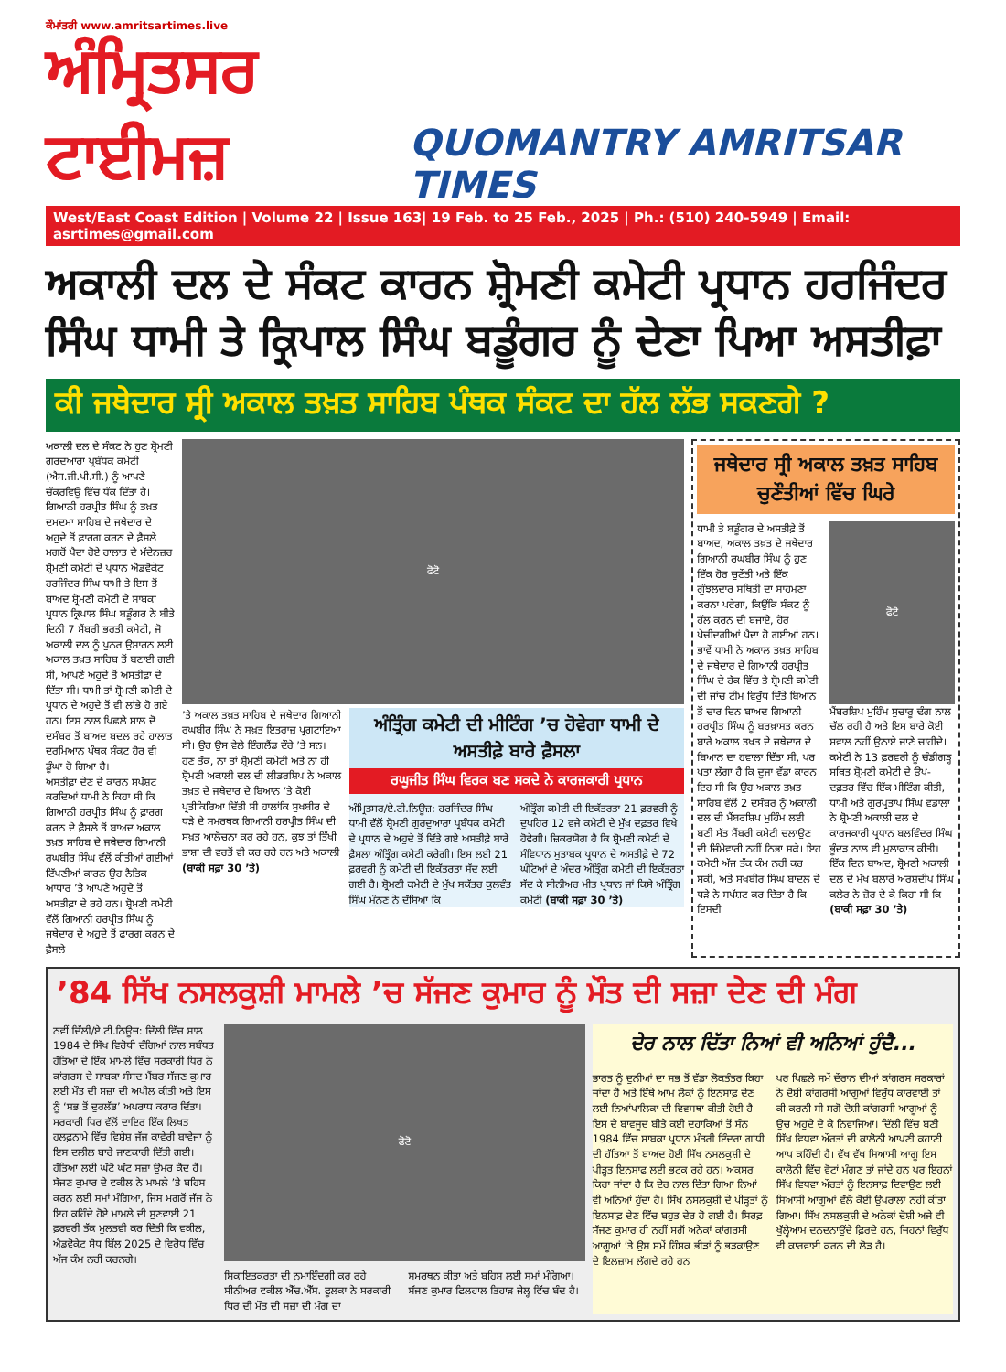ਕੌਮਾਂਤਰੀ www.amritsartimes.live
ਅੰਮ੍ਰਿਤਸਰ ਟਾਈਮਜ਼
QUOMANTRY AMRITSAR TIMES
West/East Coast Edition | Volume 22 | Issue 163| 19 Feb. to 25 Feb., 2025 | Ph.: (510) 240-5949 | Email: asrtimes@gmail.com
ਅਕਾਲੀ ਦਲ ਦੇ ਸੰਕਟ ਕਾਰਨ ਸ਼੍ਰੋਮਣੀ ਕਮੇਟੀ ਪ੍ਰਧਾਨ ਹਰਜਿੰਦਰ ਸਿੰਘ ਧਾਮੀ ਤੇ ਕ੍ਰਿਪਾਲ ਸਿੰਘ ਬਡੂੰਗਰ ਨੂੰ ਦੇਣਾ ਪਿਆ ਅਸਤੀਫ਼ਾ
ਕੀ ਜਥੇਦਾਰ ਸ੍ਰੀ ਅਕਾਲ ਤਖ਼ਤ ਸਾਹਿਬ ਪੰਥਕ ਸੰਕਟ ਦਾ ਹੱਲ ਲੱਭ ਸਕਣਗੇ ?
ਅਕਾਲੀ ਦਲ ਦੇ ਸੰਕਟ ਨੇ ਹੁਣ ਸ਼੍ਰੋਮਣੀ ਗੁਰਦੁਆਰਾ ਪ੍ਰਬੰਧਕ ਕਮੇਟੀ (ਐਸ.ਜੀ.ਪੀ.ਸੀ.) ਨੂੰ ਆਪਣੇ ਚੱਕਰਵਿਊ ਵਿੱਚ ਧੱਕ ਦਿੱਤਾ ਹੈ। ਗਿਆਨੀ ਹਰਪ੍ਰੀਤ ਸਿੰਘ ਨੂੰ ਤਖ਼ਤ ਦਮਦਮਾ ਸਾਹਿਬ ਦੇ ਜਥੇਦਾਰ ਦੇ ਅਹੁਦੇ ਤੋਂ ਫ਼ਾਰਗ ਕਰਨ ਦੇ ਫ਼ੈਸਲੇ ਮਗਰੋਂ ਪੈਦਾ ਹੋਏ ਹਾਲਾਤ ਦੇ ਮੱਦੇਨਜ਼ਰ ਸ਼੍ਰੋਮਣੀ ਕਮੇਟੀ ਦੇ ਪ੍ਰਧਾਨ ਐਡਵੋਕੇਟ ਹਰਜਿੰਦਰ ਸਿੰਘ ਧਾਮੀ ਤੇ ਇਸ ਤੋਂ ਬਾਅਦ ਸ਼੍ਰੋਮਣੀ ਕਮੇਟੀ ਦੇ ਸਾਬਕਾ ਪ੍ਰਧਾਨ ਕ੍ਰਿਪਾਲ ਸਿੰਘ ਬਡੂੰਗਰ ਨੇ ਬੀਤੇ ਦਿਨੀ 7 ਮੈਂਬਰੀ ਭਰਤੀ ਕਮੇਟੀ, ਜੋ ਅਕਾਲੀ ਦਲ ਨੂੰ ਪੁਨਰ ਉਸਾਰਨ ਲਈ ਅਕਾਲ ਤਖ਼ਤ ਸਾਹਿਬ ਤੋਂ ਬਣਾਈ ਗਈ ਸੀ, ਆਪਣੇ ਅਹੁਦੇ ਤੋਂ ਅਸਤੀਫ਼ਾ ਦੇ ਦਿੱਤਾ ਸੀ। ਧਾਮੀ ਤਾਂ ਸ਼੍ਰੋਮਣੀ ਕਮੇਟੀ ਦੇ ਪ੍ਰਧਾਨ ਦੇ ਅਹੁਦੇ ਤੋਂ ਵੀ ਲਾਂਭੇ ਹੋ ਗਏ ਹਨ। ਇਸ ਨਾਲ ਪਿਛਲੇ ਸਾਲ ਦੋ ਦਸੰਬਰ ਤੋਂ ਬਾਅਦ ਬਦਲ ਰਹੇ ਹਾਲਾਤ ਦਰਮਿਆਨ ਪੰਥਕ ਸੰਕਟ ਹੋਰ ਵੀ ਡੂੰਘਾ ਹੋ ਗਿਆ ਹੈ।
ਅਸਤੀਫ਼ਾ ਦੇਣ ਦੇ ਕਾਰਨ ਸਪੱਸ਼ਟ ਕਰਦਿਆਂ ਧਾਮੀ ਨੇ ਕਿਹਾ ਸੀ ਕਿ ਗਿਆਨੀ ਹਰਪ੍ਰੀਤ ਸਿੰਘ ਨੂੰ ਫ਼ਾਰਗ ਕਰਨ ਦੇ ਫ਼ੈਸਲੇ ਤੋਂ ਬਾਅਦ ਅਕਾਲ ਤਖ਼ਤ ਸਾਹਿਬ ਦੇ ਜਥੇਦਾਰ ਗਿਆਨੀ ਰਘਬੀਰ ਸਿੰਘ ਵੱਲੋਂ ਕੀਤੀਆਂ ਗਈਆਂ ਟਿੱਪਣੀਆਂ ਕਾਰਨ ਉਹ ਨੈਤਿਕ ਆਧਾਰ ’ਤੇ ਆਪਣੇ ਅਹੁਦੇ ਤੋਂ ਅਸਤੀਫ਼ਾ ਦੇ ਰਹੇ ਹਨ। ਸ਼੍ਰੋਮਣੀ ਕਮੇਟੀ ਵੱਲੋਂ ਗਿਆਨੀ ਹਰਪ੍ਰੀਤ ਸਿੰਘ ਨੂੰ ਜਥੇਦਾਰ ਦੇ ਅਹੁਦੇ ਤੋਂ ਫ਼ਾਰਗ ਕਰਨ ਦੇ ਫ਼ੈਸਲੇ
ਫੋਟੋ
’ਤੇ ਅਕਾਲ ਤਖ਼ਤ ਸਾਹਿਬ ਦੇ ਜਥੇਦਾਰ ਗਿਆਨੀ ਰਘਬੀਰ ਸਿੰਘ ਨੇ ਸਖ਼ਤ ਇਤਰਾਜ਼ ਪ੍ਰਗਟਾਇਆ ਸੀ। ਉਹ ਉਸ ਵੇਲੇ ਇੰਗਲੈਂਡ ਦੌਰੇ ’ਤੇ ਸਨ।
ਹੁਣ ਤੱਕ, ਨਾ ਤਾਂ ਸ਼੍ਰੋਮਣੀ ਕਮੇਟੀ ਅਤੇ ਨਾ ਹੀ ਸ਼੍ਰੋਮਣੀ ਅਕਾਲੀ ਦਲ ਦੀ ਲੀਡਰਸ਼ਿਪ ਨੇ ਅਕਾਲ ਤਖ਼ਤ ਦੇ ਜਥੇਦਾਰ ਦੇ ਬਿਆਨ ’ਤੇ ਕੋਈ ਪ੍ਰਤੀਕਿਰਿਆ ਦਿੱਤੀ ਸੀ ਹਾਲਾਂਕਿ ਸੁਖਬੀਰ ਦੇ ਧੜੇ ਦੇ ਸਮਰਥਕ ਗਿਆਨੀ ਹਰਪ੍ਰੀਤ ਸਿੰਘ ਦੀ ਸਖ਼ਤ ਆਲੋਚਨਾ ਕਰ ਰਹੇ ਹਨ, ਕੁਝ ਤਾਂ ਤਿੱਖੀ ਭਾਸ਼ਾ ਦੀ ਵਰਤੋਂ ਵੀ ਕਰ ਰਹੇ ਹਨ ਅਤੇ ਅਕਾਲੀ (ਬਾਕੀ ਸਫ਼ਾ 30 ’ਤੇ)
ਅੰਤ੍ਰਿੰਗ ਕਮੇਟੀ ਦੀ ਮੀਟਿੰਗ ’ਚ ਹੋਵੇਗਾ ਧਾਮੀ ਦੇ ਅਸਤੀਫ਼ੇ ਬਾਰੇ ਫ਼ੈਸਲਾ
ਰਘੂਜੀਤ ਸਿੰਘ ਵਿਰਕ ਬਣ ਸਕਦੇ ਨੇ ਕਾਰਜਕਾਰੀ ਪ੍ਰਧਾਨ
ਅੰਮ੍ਰਿਤਸਰ/ਏ.ਟੀ.ਨਿਊਜ਼: ਹਰਜਿੰਦਰ ਸਿੰਘ ਧਾਮੀ ਵੱਲੋਂ ਸ਼੍ਰੋਮਣੀ ਗੁਰਦੁਆਰਾ ਪ੍ਰਬੰਧਕ ਕਮੇਟੀ ਦੇ ਪ੍ਰਧਾਨ ਦੇ ਅਹੁਦੇ ਤੋਂ ਦਿੱਤੇ ਗਏ ਅਸਤੀਫ਼ੇ ਬਾਰੇ ਫ਼ੈਸਲਾ ਅੰਤ੍ਰਿੰਗ ਕਮੇਟੀ ਕਰੇਗੀ। ਇਸ ਲਈ 21 ਫ਼ਰਵਰੀ ਨੂੰ ਕਮੇਟੀ ਦੀ ਇਕੱਤਰਤਾ ਸੱਦ ਲਈ ਗਈ ਹੈ। ਸ਼੍ਰੋਮਣੀ ਕਮੇਟੀ ਦੇ ਮੁੱਖ ਸਕੱਤਰ ਕੁਲਵੰਤ ਸਿੰਘ ਮੰਨਣ ਨੇ ਦੱਸਿਆ ਕਿ
ਅੰਤ੍ਰਿੰਗ ਕਮੇਟੀ ਦੀ ਇਕੱਤਰਤਾ 21 ਫ਼ਰਵਰੀ ਨੂੰ ਦੁਪਹਿਰ 12 ਵਜੇ ਕਮੇਟੀ ਦੇ ਮੁੱਖ ਦਫ਼ਤਰ ਵਿਖੇ ਹੋਵੇਗੀ। ਜ਼ਿਕਰਯੋਗ ਹੈ ਕਿ ਸ਼੍ਰੋਮਣੀ ਕਮੇਟੀ ਦੇ ਸੰਵਿਧਾਨ ਮੁਤਾਬਕ ਪ੍ਰਧਾਨ ਦੇ ਅਸਤੀਫ਼ੇ ਦੇ 72 ਘੰਟਿਆਂ ਦੇ ਅੰਦਰ ਅੰਤ੍ਰਿੰਗ ਕਮੇਟੀ ਦੀ ਇਕੱਤਰਤਾ ਸੱਦ ਕੇ ਸੀਨੀਅਰ ਮੀਤ ਪ੍ਰਧਾਨ ਜਾਂ ਕਿਸੇ ਅੰਤ੍ਰਿੰਗ ਕਮੇਟੀ (ਬਾਕੀ ਸਫ਼ਾ 30 ’ਤੇ)
ਜਥੇਦਾਰ ਸ੍ਰੀ ਅਕਾਲ ਤਖ਼ਤ ਸਾਹਿਬ ਚੁਣੌਤੀਆਂ ਵਿੱਚ ਘਿਰੇ
ਧਾਮੀ ਤੇ ਬਡੂੰਗਰ ਦੇ ਅਸਤੀਫ਼ੇ ਤੋਂ ਬਾਅਦ, ਅਕਾਲ ਤਖ਼ਤ ਦੇ ਜਥੇਦਾਰ ਗਿਆਨੀ ਰਘਬੀਰ ਸਿੰਘ ਨੂੰ ਹੁਣ ਇੱਕ ਹੋਰ ਚੁਣੌਤੀ ਅਤੇ ਇੱਕ ਗੁੰਝਲਦਾਰ ਸਥਿਤੀ ਦਾ ਸਾਹਮਣਾ ਕਰਨਾ ਪਵੇਗਾ, ਕਿਉਂਕਿ ਸੰਕਟ ਨੂੰ ਹੱਲ ਕਰਨ ਦੀ ਬਜਾਏ, ਹੋਰ ਪੇਚੀਦਗੀਆਂ ਪੈਦਾ ਹੋ ਗਈਆਂ ਹਨ। ਭਾਵੇਂ ਧਾਮੀ ਨੇ ਅਕਾਲ ਤਖ਼ਤ ਸਾਹਿਬ ਦੇ ਜਥੇਦਾਰ ਦੇ ਗਿਆਨੀ ਹਰਪ੍ਰੀਤ ਸਿੰਘ ਦੇ ਹੱਕ ਵਿੱਚ ਤੇ ਸ਼੍ਰੋਮਣੀ ਕਮੇਟੀ ਦੀ ਜਾਂਚ ਟੀਮ ਵਿਰੁੱਧ ਦਿੱਤੇ ਬਿਆਨ ਤੋਂ ਚਾਰ ਦਿਨ ਬਾਅਦ ਗਿਆਨੀ ਹਰਪ੍ਰੀਤ ਸਿੰਘ ਨੂੰ ਬਰਖ਼ਾਸਤ ਕਰਨ ਬਾਰੇ ਅਕਾਲ ਤਖ਼ਤ ਦੇ ਜਥੇਦਾਰ ਦੇ ਬਿਆਨ ਦਾ ਹਵਾਲਾ ਦਿੱਤਾ ਸੀ, ਪਰ ਪਤਾ ਲੱਗਾ ਹੈ ਕਿ ਦੂਜਾ ਵੱਡਾ ਕਾਰਨ ਇਹ ਸੀ ਕਿ ਉਹ ਅਕਾਲ ਤਖ਼ਤ ਸਾਹਿਬ ਵੱਲੋਂ 2 ਦਸੰਬਰ ਨੂੰ ਅਕਾਲੀ ਦਲ ਦੀ ਮੈਂਬਰਸ਼ਿਪ ਮੁਹਿੰਮ ਲਈ ਬਣੀ ਸੱਤ ਮੈਂਬਰੀ ਕਮੇਟੀ ਚਲਾਉਣ ਦੀ ਜ਼ਿੰਮੇਵਾਰੀ ਨਹੀਂ ਨਿਭਾ ਸਕੇ। ਇਹ ਕਮੇਟੀ ਅੱਜ ਤੱਕ ਕੰਮ ਨਹੀਂ ਕਰ ਸਕੀ, ਅਤੇ ਸੁਖਬੀਰ ਸਿੰਘ ਬਾਦਲ ਦੇ ਧੜੇ ਨੇ ਸਪੱਸ਼ਟ ਕਰ ਦਿੱਤਾ ਹੈ ਕਿ ਇਸਦੀ
ਫੋਟੋ
ਮੈਂਬਰਸ਼ਿਪ ਮੁਹਿੰਮ ਸੁਚਾਰੂ ਢੰਗ ਨਾਲ ਚੱਲ ਰਹੀ ਹੈ ਅਤੇ ਇਸ ਬਾਰੇ ਕੋਈ ਸਵਾਲ ਨਹੀਂ ਉਠਾਏ ਜਾਣੇ ਚਾਹੀਦੇ। ਕਮੇਟੀ ਨੇ 13 ਫ਼ਰਵਰੀ ਨੂੰ ਚੰਡੀਗੜ੍ਹ ਸਥਿਤ ਸ਼੍ਰੋਮਣੀ ਕਮੇਟੀ ਦੇ ਉਪ-ਦਫ਼ਤਰ ਵਿੱਚ ਇੱਕ ਮੀਟਿੰਗ ਕੀਤੀ, ਧਾਮੀ ਅਤੇ ਗੁਰਪ੍ਰਤਾਪ ਸਿੰਘ ਵਡਾਲਾ ਨੇ ਸ਼੍ਰੋਮਣੀ ਅਕਾਲੀ ਦਲ ਦੇ ਕਾਰਜਕਾਰੀ ਪ੍ਰਧਾਨ ਬਲਵਿੰਦਰ ਸਿੰਘ ਭੂੰਦੜ ਨਾਲ ਵੀ ਮੁਲਾਕਾਤ ਕੀਤੀ। ਇੱਕ ਦਿਨ ਬਾਅਦ, ਸ਼੍ਰੋਮਣੀ ਅਕਾਲੀ ਦਲ ਦੇ ਮੁੱਖ ਬੁਲਾਰੇ ਅਰਸ਼ਦੀਪ ਸਿੰਘ ਕਲੇਰ ਨੇ ਜ਼ੋਰ ਦੇ ਕੇ ਕਿਹਾ ਸੀ ਕਿ (ਬਾਕੀ ਸਫ਼ਾ 30 ’ਤੇ)
’84 ਸਿੱਖ ਨਸਲਕੁਸ਼ੀ ਮਾਮਲੇ ’ਚ ਸੱਜਣ ਕੁਮਾਰ ਨੂੰ ਮੌਤ ਦੀ ਸਜ਼ਾ ਦੇਣ ਦੀ ਮੰਗ
ਨਵੀਂ ਦਿੱਲੀ/ਏ.ਟੀ.ਨਿਊਜ਼: ਦਿੱਲੀ ਵਿੱਚ ਸਾਲ 1984 ਦੇ ਸਿੱਖ ਵਿਰੋਧੀ ਦੰਗਿਆਂ ਨਾਲ ਸਬੰਧਤ ਹੱਤਿਆ ਦੇ ਇੱਕ ਮਾਮਲੇ ਵਿੱਚ ਸਰਕਾਰੀ ਧਿਰ ਨੇ ਕਾਂਗਰਸ ਦੇ ਸਾਬਕਾ ਸੰਸਦ ਮੈਂਬਰ ਸੱਜਣ ਕੁਮਾਰ ਲਈ ਮੌਤ ਦੀ ਸਜ਼ਾ ਦੀ ਅਪੀਲ ਕੀਤੀ ਅਤੇ ਇਸ ਨੂੰ ‘ਸਭ ਤੋਂ ਦੁਰਲੱਭ’ ਅਪਰਾਧ ਕਰਾਰ ਦਿੱਤਾ। ਸਰਕਾਰੀ ਧਿਰ ਵੱਲੋਂ ਦਾਇਰ ਇੱਕ ਲਿਖਤ ਹਲਫ਼ਨਾਮੇ ਵਿੱਚ ਵਿਸ਼ੇਸ਼ ਜੱਜ ਕਾਵੇਰੀ ਬਾਵੇਜਾ ਨੂੰ ਇਸ ਦਲੀਲ ਬਾਰੇ ਜਾਣਕਾਰੀ ਦਿੱਤੀ ਗਈ। ਹੱਤਿਆ ਲਈ ਘੱਟੋ ਘੱਟ ਸਜ਼ਾ ਉਮਰ ਕੈਦ ਹੈ।
ਸੱਜਣ ਕੁਮਾਰ ਦੇ ਵਕੀਲ ਨੇ ਮਾਮਲੇ ’ਤੇ ਬਹਿਸ ਕਰਨ ਲਈ ਸਮਾਂ ਮੰਗਿਆ, ਜਿਸ ਮਗਰੋਂ ਜੱਜ ਨੇ ਇਹ ਕਹਿੰਦੇ ਹੋਏ ਮਾਮਲੇ ਦੀ ਸੁਣਵਾਈ 21 ਫ਼ਰਵਰੀ ਤੱਕ ਮੁਲਤਵੀ ਕਰ ਦਿੱਤੀ ਕਿ ਵਕੀਲ, ਐਡਵੋਕੇਟ ਸੋਧ ਬਿੱਲ 2025 ਦੇ ਵਿਰੋਧ ਵਿੱਚ ਅੱਜ ਕੰਮ ਨਹੀਂ ਕਰਨਗੇ।
ਫੋਟੋ
ਸ਼ਿਕਾਇਤਕਰਤਾ ਦੀ ਨੁਮਾਇੰਦਗੀ ਕਰ ਰਹੇ ਸੀਨੀਅਰ ਵਕੀਲ ਐੱਚ.ਐੱਸ. ਫੂਲਕਾ ਨੇ ਸਰਕਾਰੀ ਧਿਰ ਦੀ ਮੌਤ ਦੀ ਸਜ਼ਾ ਦੀ ਮੰਗ ਦਾ
ਸਮਰਥਨ ਕੀਤਾ ਅਤੇ ਬਹਿਸ ਲਈ ਸਮਾਂ ਮੰਗਿਆ। ਸੱਜਣ ਕੁਮਾਰ ਫਿਲਹਾਲ ਤਿਹਾੜ ਜੇਲ੍ਹ ਵਿੱਚ ਬੰਦ ਹੈ।
ਦੇਰ ਨਾਲ ਦਿੱਤਾ ਨਿਆਂ ਵੀ ਅਨਿਆਂ ਹੁੰਦੈ...
ਭਾਰਤ ਨੂੰ ਦੁਨੀਆਂ ਦਾ ਸਭ ਤੋਂ ਵੱਡਾ ਲੋਕਤੰਤਰ ਕਿਹਾ ਜਾਂਦਾ ਹੈ ਅਤੇ ਇੱਥੇ ਆਮ ਲੋਕਾਂ ਨੂੰ ਇਨਸਾਫ਼ ਦੇਣ ਲਈ ਨਿਆਂਪਾਲਿਕਾ ਦੀ ਵਿਵਸਥਾ ਕੀਤੀ ਹੋਈ ਹੈ ਇਸ ਦੇ ਬਾਵਜੂਦ ਬੀਤੇ ਕਈ ਦਹਾਕਿਆਂ ਤੋਂ ਸੰਨ 1984 ਵਿੱਚ ਸਾਬਕਾ ਪ੍ਰਧਾਨ ਮੰਤਰੀ ਇੰਦਰਾ ਗਾਂਧੀ ਦੀ ਹੱਤਿਆ ਤੋਂ ਬਾਅਦ ਹੋਈ ਸਿੱਖ ਨਸਲਕੁਸ਼ੀ ਦੇ ਪੀੜ੍ਹਤ ਇਨਸਾਫ਼ ਲਈ ਭਟਕ ਰਹੇ ਹਨ। ਅਕਸਰ ਕਿਹਾ ਜਾਂਦਾ ਹੈ ਕਿ ਦੇਰ ਨਾਲ ਦਿੱਤਾ ਗਿਆ ਨਿਆਂ ਵੀ ਅਨਿਆਂ ਹੁੰਦਾ ਹੈ। ਸਿੱਖ ਨਸਲਕੁਸ਼ੀ ਦੇ ਪੀੜ੍ਹਤਾਂ ਨੂੰ ਇਨਸਾਫ਼ ਦੇਣ ਵਿੱਚ ਬਹੁਤ ਦੇਰ ਹੋ ਗਈ ਹੈ। ਸਿਰਫ਼ ਸੱਜਣ ਕੁਮਾਰ ਹੀ ਨਹੀਂ ਸਗੋਂ ਅਨੇਕਾਂ ਕਾਂਗਰਸੀ ਆਗੂਆਂ ’ਤੇ ਉਸ ਸਮੇਂ ਹਿੰਸਕ ਭੀੜਾਂ ਨੂੰ ਭੜਕਾਉਣ ਦੇ ਇਲਜ਼ਾਮ ਲੱਗਦੇ ਰਹੇ ਹਨ
ਪਰ ਪਿਛਲੇ ਸਮੇਂ ਦੌਰਾਨ ਦੀਆਂ ਕਾਂਗਰਸ ਸਰਕਾਰਾਂ ਨੇ ਦੋਸ਼ੀ ਕਾਂਗਰਸੀ ਆਗੂਆਂ ਵਿਰੁੱਧ ਕਾਰਵਾਈ ਤਾਂ ਕੀ ਕਰਨੀ ਸੀ ਸਗੋਂ ਦੋਸ਼ੀ ਕਾਂਗਰਸੀ ਆਗੂਆਂ ਨੂੰ ਉਚ ਅਹੁਦੇ ਦੇ ਕੇ ਨਿਵਾਜਿਆ। ਦਿੱਲੀ ਵਿੱਚ ਬਣੀ ਸਿੱਖ ਵਿਧਵਾ ਔਰਤਾਂ ਦੀ ਕਾਲੋਨੀ ਆਪਣੀ ਕਹਾਣੀ ਆਪ ਕਹਿੰਦੀ ਹੈ। ਵੱਖ ਵੱਖ ਸਿਆਸੀ ਆਗੂ ਇਸ ਕਾਲੋਨੀ ਵਿੱਚ ਵੋਟਾਂ ਮੰਗਣ ਤਾਂ ਜਾਂਦੇ ਹਨ ਪਰ ਇਹਨਾਂ ਸਿੱਖ ਵਿਧਵਾ ਔਰਤਾਂ ਨੂੰ ਇਨਸਾਫ਼ ਦਿਵਾਉਣ ਲਈ ਸਿਆਸੀ ਆਗੂਆਂ ਵੱਲੋਂ ਕੋਈ ਉਪਰਾਲਾ ਨਹੀਂ ਕੀਤਾ ਗਿਆ। ਸਿੱਖ ਨਸਲਕੁਸ਼ੀ ਦੇ ਅਨੇਕਾਂ ਦੋਸ਼ੀ ਅਜੇ ਵੀ ਖੁੱਲ੍ਹੇਆਮ ਦਨਦਨਾਉਂਦੇ ਫ਼ਿਰਦੇ ਹਨ, ਜਿਹਨਾਂ ਵਿਰੁੱਧ ਵੀ ਕਾਰਵਾਈ ਕਰਨ ਦੀ ਲੋੜ ਹੈ।